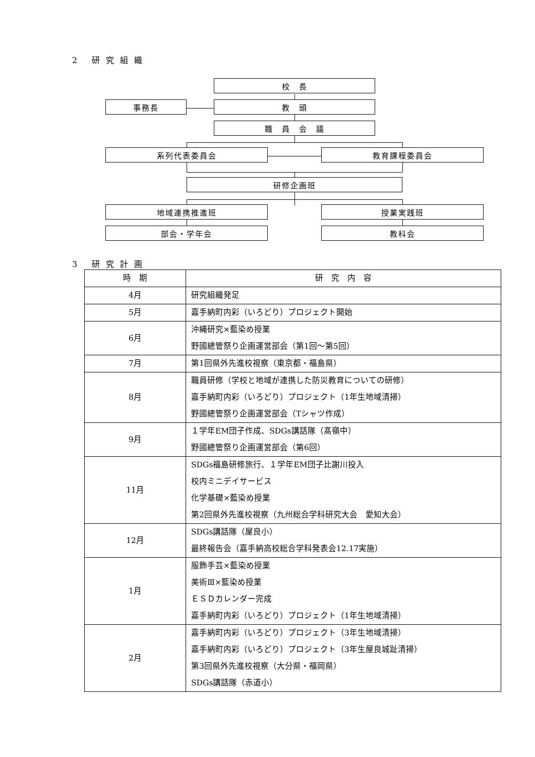2 研究組織
校　長
事務長 教　頭
職　員　会　議
系列代表委員会 教育課程委員会
研修企画班
地域連携推進班 授業実践班
部会・学年会 教科会
3 研究計画
| 時 期 | 研 究 内 容 |
| --- | --- |
| 4月 | 研究組織発足 |
| 5月 | 嘉手納町内彩（いろどり）プロジェクト開始 |
| 6月 | 沖縄研究×藍染め授業 野國總管祭り企画運営部会（第1回～第5回） |
| 7月 | 第1回県外先進校視察（東京都・福島県） |
| 8月 | 職員研修（学校と地域が連携した防災教育についての研修） 嘉手納町内彩（いろどり）プロジェクト（1年生地域清掃） 野國總管祭り企画運営部会（Tシャツ作成） |
| 9月 | １学年EM団子作成、SDGs講話隊（髙嶺中） 野國總管祭り企画運営部会（第6回） |
| 11月 | SDGs福島研修旅行、１学年EM団子比謝川投入 校内ミニデイサービス 化学基礎×藍染め授業 第2回県外先進校視察（九州総合学科研究大会 愛知大会） |
| 12月 | SDGs講話隊（屋良小） 最終報告会（嘉手納高校総合学科発表会12.17実施） |
| 1月 | 服飾手芸×藍染め授業 美術Ⅲ×藍染め授業 ＥＳＤカレンダー完成 嘉手納町内彩（いろどり）プロジェクト（1年生地域清掃） |
| 2月 | 嘉手納町内彩（いろどり）プロジェクト（3年生地域清掃） 嘉手納町内彩（いろどり）プロジェクト（3年生屋良城趾清掃） 第3回県外先進校視察（大分県・福岡県） SDGs講話隊（赤道小） |